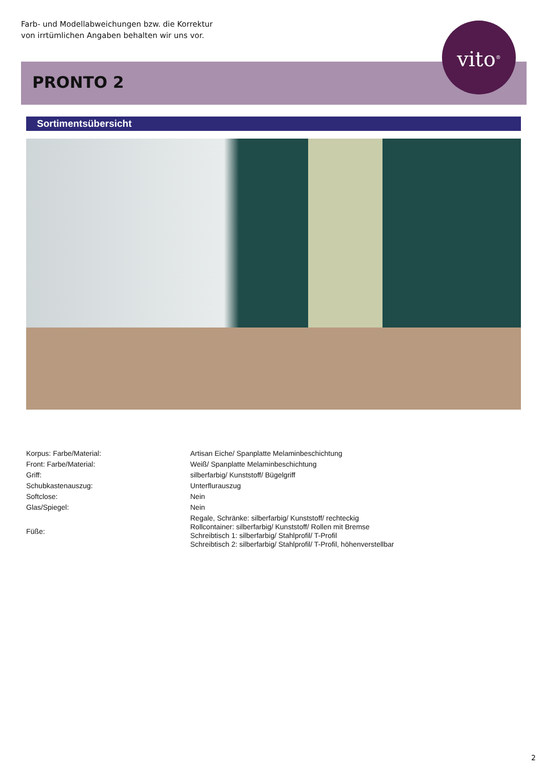Farb- und Modellabweichungen bzw. die Korrektur
von irrtümlichen Angaben behalten wir uns vor.
PRONTO 2
vito<sup>®</sup>
Sortimentsübersicht
| Korpus: Farbe/Material: | Artisan Eiche/ Spanplatte Melaminbeschichtung |
| Front: Farbe/Material: | Weiß/ Spanplatte Melaminbeschichtung |
| Griff: | silberfarbig/ Kunststoff/ Bügelgriff |
| Schubkastenauszug: | Unterflurauszug |
| Softclose: | Nein |
| Glas/Spiegel: | Nein |
| Füße: | Regale, Schränke: silberfarbig/ Kunststoff/ rechteckig Rollcontainer: silberfarbig/ Kunststoff/ Rollen mit Bremse Schreibtisch 1: silberfarbig/ Stahlprofil/ T-Profil Schreibtisch 2: silberfarbig/ Stahlprofil/ T-Profil, höhenverstellbar |
2